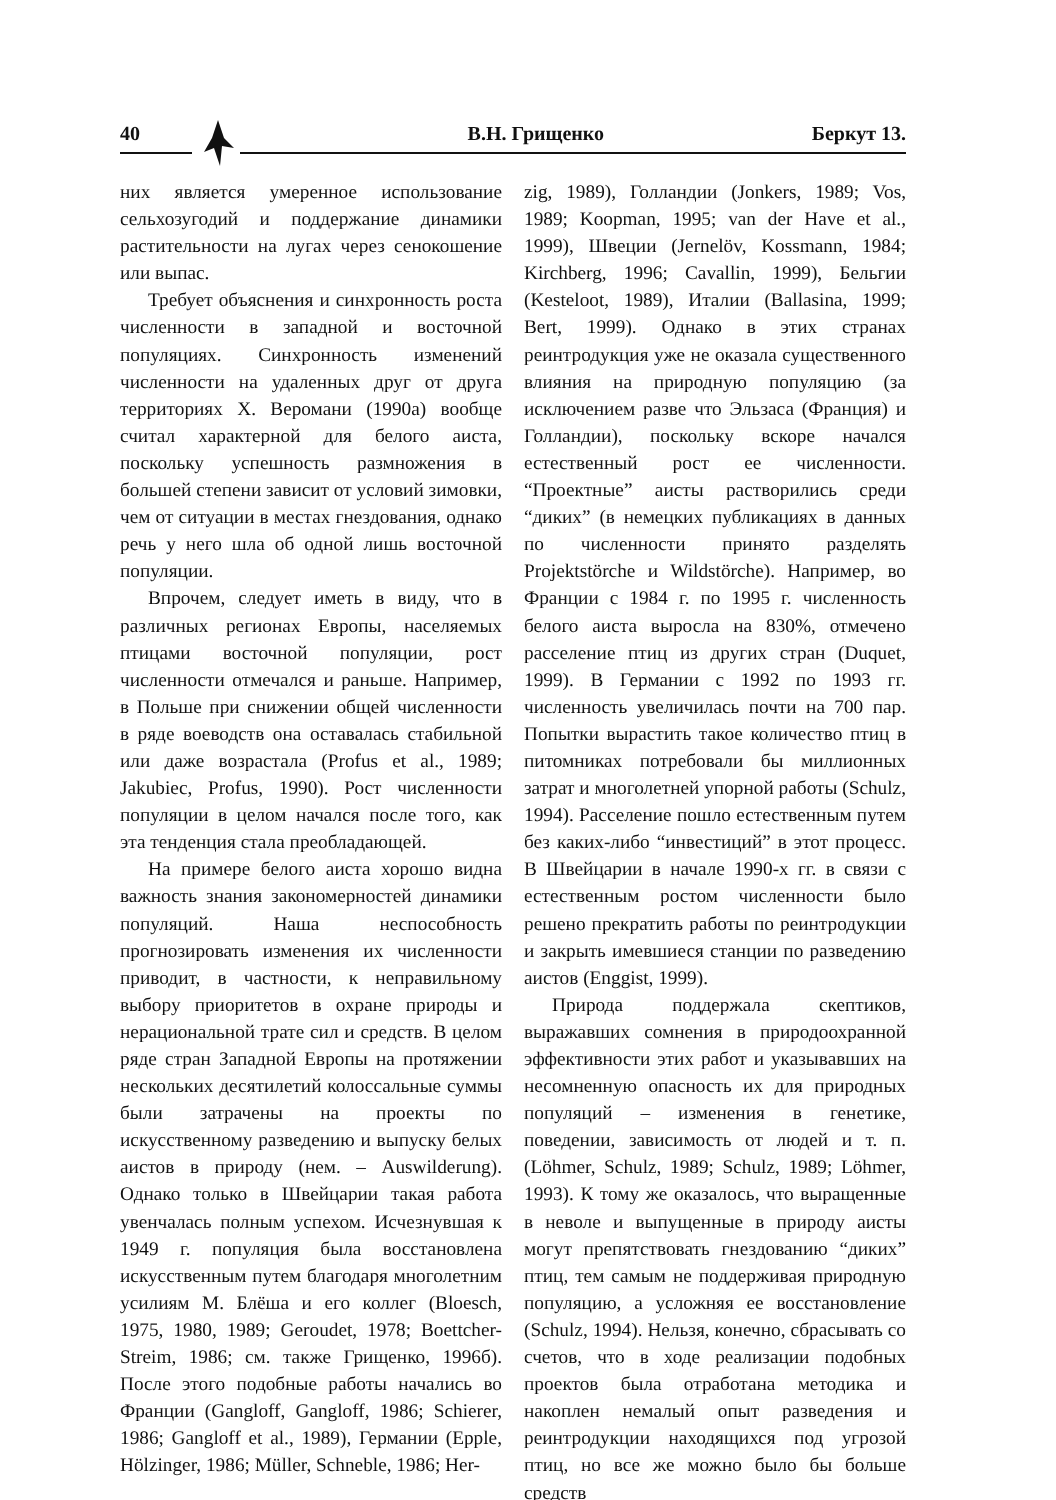40 В.Н. Грищенко Беркут 13.
них является умеренное использование сельхозугодий и поддержание динамики растительности на лугах через сенокошение или выпас.
Требует объяснения и синхронность роста численности в западной и восточной популяциях. Синхронность изменений численности на удаленных друг от друга территориях Х. Веромани (1990a) вообще считал характерной для белого аиста, поскольку успешность размножения в большей степени зависит от условий зимовки, чем от ситуации в местах гнездования, однако речь у него шла об одной лишь восточной популяции.
Впрочем, следует иметь в виду, что в различных регионах Европы, населяемых птицами восточной популяции, рост численности отмечался и раньше. Например, в Польше при снижении общей численности в ряде воеводств она оставалась стабильной или даже возрастала (Profus et al., 1989; Jakubiec, Profus, 1990). Рост численности популяции в целом начался после того, как эта тенденция стала преобладающей.
На примере белого аиста хорошо видна важность знания закономерностей динамики популяций. Наша неспособность прогнозировать изменения их численности приводит, в частности, к неправильному выбору приоритетов в охране природы и нерациональной трате сил и средств. В целом ряде стран Западной Европы на протяжении нескольких десятилетий колоссальные суммы были затрачены на проекты по искусственному разведению и выпуску белых аистов в природу (нем. – Auswilderung). Однако только в Швейцарии такая работа увенчалась полным успехом. Исчезнувшая к 1949 г. популяция была восстановлена искусственным путем благодаря многолетним усилиям М. Блёша и его коллег (Bloesch, 1975, 1980, 1989; Geroudet, 1978; Boettcher-Streim, 1986; см. также Грищенко, 1996б). После этого подобные работы начались во Франции (Gangloff, Gangloff, 1986; Schierer, 1986; Gangloff et al., 1989), Германии (Epple, Hölzinger, 1986; Müller, Schneble, 1986; Her-
zig, 1989), Голландии (Jonkers, 1989; Vos, 1989; Koopman, 1995; van der Have et al., 1999), Швеции (Jernelöv, Kossmann, 1984; Kirchberg, 1996; Cavallin, 1999), Бельгии (Kesteloot, 1989), Италии (Ballasina, 1999; Bert, 1999). Однако в этих странах реинтродукция уже не оказала существенного влияния на природную популяцию (за исключением разве что Эльзаса (Франция) и Голландии), поскольку вскоре начался естественный рост ее численности. “Проектные” аисты растворились среди “диких” (в немецких публикациях в данных по численности принято разделять Projektstörche и Wildstörche). Например, во Франции с 1984 г. по 1995 г. численность белого аиста выросла на 830%, отмечено расселение птиц из других стран (Duquet, 1999). В Германии с 1992 по 1993 гг. численность увеличилась почти на 700 пар. Попытки вырастить такое количество птиц в питомниках потребовали бы миллионных затрат и многолетней упорной работы (Schulz, 1994). Расселение пошло естественным путем без каких-либо “инвестиций” в этот процесс. В Швейцарии в начале 1990-х гг. в связи с естественным ростом численности было решено прекратить работы по реинтродукции и закрыть имевшиеся станции по разведению аистов (Enggist, 1999).
Природа поддержала скептиков, выражавших сомнения в природоохранной эффективности этих работ и указывавших на несомненную опасность их для природных популяций – изменения в генетике, поведении, зависимость от людей и т. п. (Löhmer, Schulz, 1989; Schulz, 1989; Löhmer, 1993). К тому же оказалось, что выращенные в неволе и выпущенные в природу аисты могут препятствовать гнездованию “диких” птиц, тем самым не поддерживая природную популяцию, а усложняя ее восстановление (Schulz, 1994). Нельзя, конечно, сбрасывать со счетов, что в ходе реализации подобных проектов была отработана методика и накоплен немалый опыт разведения и реинтродукции находящихся под угрозой птиц, но все же можно было бы больше средств